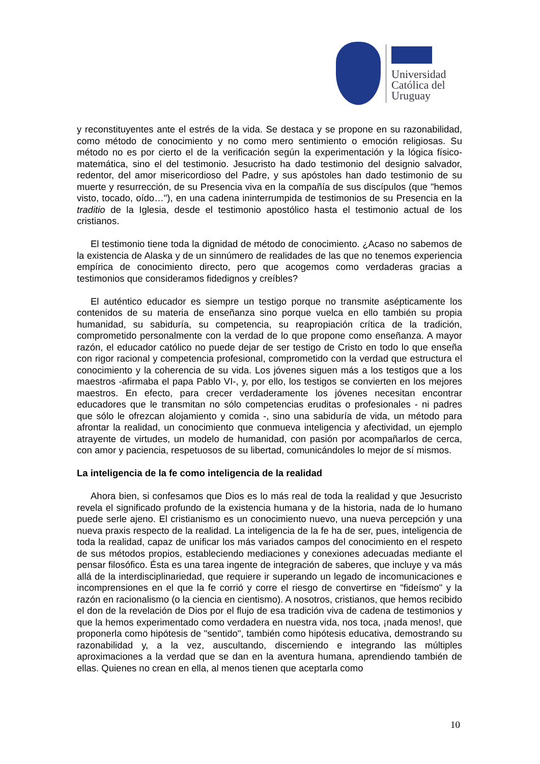Universidad
Católica del
Uruguay
y reconstituyentes ante el estrés de la vida. Se destaca y se propone en su razonabilidad, como método de conocimiento y no como mero sentimiento o emoción religiosas. Su método no es por cierto el de la verificación según la experimentación y la lógica físico-matemática, sino el del testimonio. Jesucristo ha dado testimonio del designio salvador, redentor, del amor misericordioso del Padre, y sus apóstoles han dado testimonio de su muerte y resurrección, de su Presencia viva en la compañía de sus discípulos (que "hemos visto, tocado, oído…"), en una cadena ininterrumpida de testimonios de su Presencia en la traditio de la Iglesia, desde el testimonio apostólico hasta el testimonio actual de los cristianos.
El testimonio tiene toda la dignidad de método de conocimiento. ¿Acaso no sabemos de la existencia de Alaska y de un sinnúmero de realidades de las que no tenemos experiencia empírica de conocimiento directo, pero que acogemos como verdaderas gracias a testimonios que consideramos fidedignos y creíbles?
El auténtico educador es siempre un testigo porque no transmite asépticamente los contenidos de su materia de enseñanza sino porque vuelca en ello también su propia humanidad, su sabiduría, su competencia, su reapropiación crítica de la tradición, comprometido personalmente con la verdad de lo que propone como enseñanza. A mayor razón, el educador católico no puede dejar de ser testigo de Cristo en todo lo que enseña con rigor racional y competencia profesional, comprometido con la verdad que estructura el conocimiento y la coherencia de su vida. Los jóvenes siguen más a los testigos que a los maestros -afirmaba el papa Pablo VI-, y, por ello, los testigos se convierten en los mejores maestros. En efecto, para crecer verdaderamente los jóvenes necesitan encontrar educadores que le transmitan no sólo competencias eruditas o profesionales - ni padres que sólo le ofrezcan alojamiento y comida -, sino una sabiduría de vida, un método para afrontar la realidad, un conocimiento que conmueva inteligencia y afectividad, un ejemplo atrayente de virtudes, un modelo de humanidad, con pasión por acompañarlos de cerca, con amor y paciencia, respetuosos de su libertad, comunicándoles lo mejor de sí mismos.
La inteligencia de la fe como inteligencia de la realidad
Ahora bien, si confesamos que Dios es lo más real de toda la realidad y que Jesucristo revela el significado profundo de la existencia humana y de la historia, nada de lo humano puede serle ajeno. El cristianismo es un conocimiento nuevo, una nueva percepción y una nueva praxis respecto de la realidad. La inteligencia de la fe ha de ser, pues, inteligencia de toda la realidad, capaz de unificar los más variados campos del conocimiento en el respeto de sus métodos propios, estableciendo mediaciones y conexiones adecuadas mediante el pensar filosófico. Ésta es una tarea ingente de integración de saberes, que incluye y va más allá de la interdisciplinariedad, que requiere ir superando un legado de incomunicaciones e incomprensiones en el que la fe corrió y corre el riesgo de convertirse en "fideísmo" y la razón en racionalismo (o la ciencia en cientismo). A nosotros, cristianos, que hemos recibido el don de la revelación de Dios por el flujo de esa tradición viva de cadena de testimonios y que la hemos experimentado como verdadera en nuestra vida, nos toca, ¡nada menos!, que proponerla como hipótesis de "sentido", también como hipótesis educativa, demostrando su razonabilidad y, a la vez, auscultando, discerniendo e integrando las múltiples aproximaciones a la verdad que se dan en la aventura humana, aprendiendo también de ellas. Quienes no crean en ella, al menos tienen que aceptarla como
10